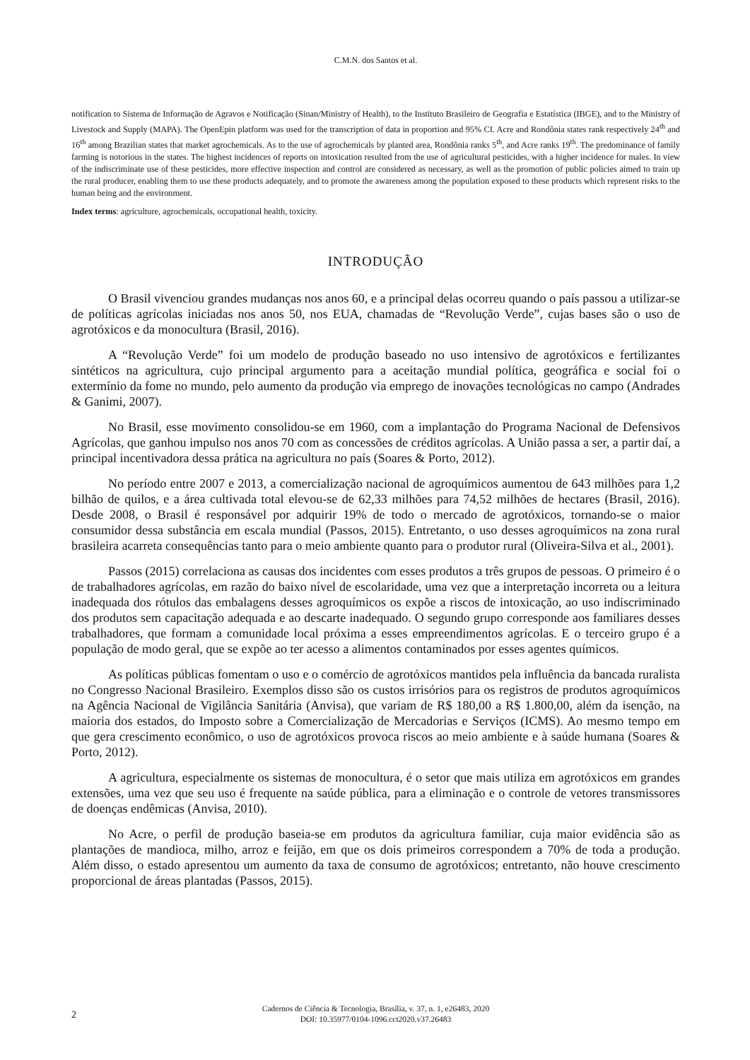C.M.N. dos Santos et al.
notification to Sistema de Informação de Agravos e Notificação (Sinan/Ministry of Health), to the Instituto Brasileiro de Geografia e Estatística (IBGE), and to the Ministry of Livestock and Supply (MAPA). The OpenEpin platform was used for the transcription of data in proportion and 95% CI. Acre and Rondônia states rank respectively 24<sup>th</sup> and 16<sup>th</sup> among Brazilian states that market agrochemicals. As to the use of agrochemicals by planted area, Rondônia ranks 5<sup>th</sup>, and Acre ranks 19<sup>th</sup>. The predominance of family farming is notorious in the states. The highest incidences of reports on intoxication resulted from the use of agricultural pesticides, with a higher incidence for males. In view of the indiscriminate use of these pesticides, more effective inspection and control are considered as necessary, as well as the promotion of public policies aimed to train up the rural producer, enabling them to use these products adequately, and to promote the awareness among the population exposed to these products which represent risks to the human being and the environment.
Index terms: agriculture, agrochemicals, occupational health, toxicity.
INTRODUÇÃO
O Brasil vivenciou grandes mudanças nos anos 60, e a principal delas ocorreu quando o país passou a utilizar-se de políticas agrícolas iniciadas nos anos 50, nos EUA, chamadas de “Revolução Verde”, cujas bases são o uso de agrotóxicos e da monocultura (Brasil, 2016).
A “Revolução Verde” foi um modelo de produção baseado no uso intensivo de agrotóxicos e fertilizantes sintéticos na agricultura, cujo principal argumento para a aceitação mundial política, geográfica e social foi o extermínio da fome no mundo, pelo aumento da produção via emprego de inovações tecnológicas no campo (Andrades & Ganimi, 2007).
No Brasil, esse movimento consolidou-se em 1960, com a implantação do Programa Nacional de Defensivos Agrícolas, que ganhou impulso nos anos 70 com as concessões de créditos agrícolas. A União passa a ser, a partir daí, a principal incentivadora dessa prática na agricultura no país (Soares & Porto, 2012).
No período entre 2007 e 2013, a comercialização nacional de agroquímicos aumentou de 643 milhões para 1,2 bilhão de quilos, e a área cultivada total elevou-se de 62,33 milhões para 74,52 milhões de hectares (Brasil, 2016). Desde 2008, o Brasil é responsável por adquirir 19% de todo o mercado de agrotóxicos, tornando-se o maior consumidor dessa substância em escala mundial (Passos, 2015). Entretanto, o uso desses agroquímicos na zona rural brasileira acarreta consequências tanto para o meio ambiente quanto para o produtor rural (Oliveira-Silva et al., 2001).
Passos (2015) correlaciona as causas dos incidentes com esses produtos a três grupos de pessoas. O primeiro é o de trabalhadores agrícolas, em razão do baixo nível de escolaridade, uma vez que a interpretação incorreta ou a leitura inadequada dos rótulos das embalagens desses agroquímicos os expõe a riscos de intoxicação, ao uso indiscriminado dos produtos sem capacitação adequada e ao descarte inadequado. O segundo grupo corresponde aos familiares desses trabalhadores, que formam a comunidade local próxima a esses empreendimentos agrícolas. E o terceiro grupo é a população de modo geral, que se expõe ao ter acesso a alimentos contaminados por esses agentes químicos.
As políticas públicas fomentam o uso e o comércio de agrotóxicos mantidos pela influência da bancada ruralista no Congresso Nacional Brasileiro. Exemplos disso são os custos irrisórios para os registros de produtos agroquímicos na Agência Nacional de Vigilância Sanitária (Anvisa), que variam de R$ 180,00 a R$ 1.800,00, além da isenção, na maioria dos estados, do Imposto sobre a Comercialização de Mercadorias e Serviços (ICMS). Ao mesmo tempo em que gera crescimento econômico, o uso de agrotóxicos provoca riscos ao meio ambiente e à saúde humana (Soares & Porto, 2012).
A agricultura, especialmente os sistemas de monocultura, é o setor que mais utiliza em agrotóxicos em grandes extensões, uma vez que seu uso é frequente na saúde pública, para a eliminação e o controle de vetores transmissores de doenças endêmicas (Anvisa, 2010).
No Acre, o perfil de produção baseia-se em produtos da agricultura familiar, cuja maior evidência são as plantações de mandioca, milho, arroz e feijão, em que os dois primeiros correspondem a 70% de toda a produção. Além disso, o estado apresentou um aumento da taxa de consumo de agrotóxicos; entretanto, não houve crescimento proporcional de áreas plantadas (Passos, 2015).
2
Cadernos de Ciência & Tecnologia, Brasília, v. 37, n. 1, e26483, 2020
DOI: 10.35977/0104-1096.cct2020.v37.26483